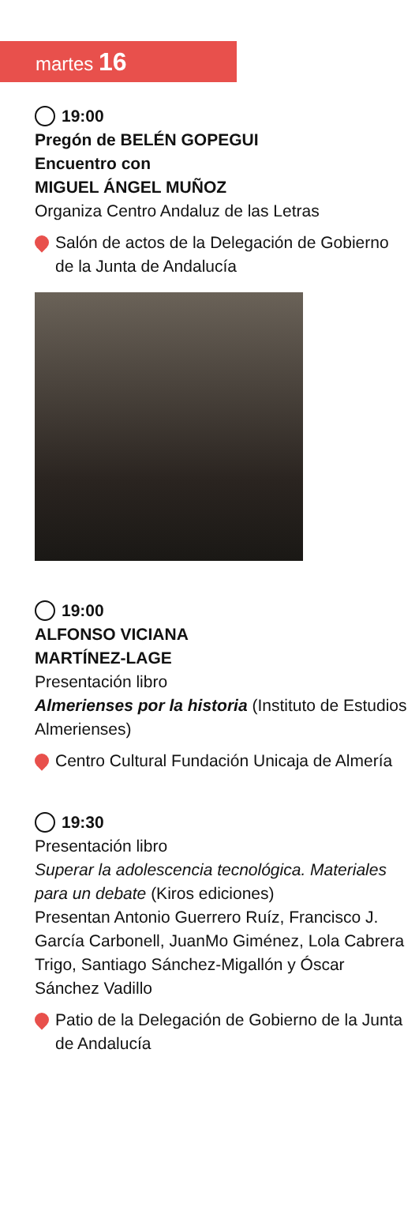martes 16
19:00
Pregón de BELÉN GOPEGUI
Encuentro con
MIGUEL ÁNGEL MUÑOZ
Organiza Centro Andaluz de las Letras
Salón de actos de la Delegación de Gobierno de la Junta de Andalucía
19:00
ALFONSO VICIANA
MARTÍNEZ-LAGE
Presentación libro
Almerienses por la historia (Instituto de Estudios Almerienses)
Centro Cultural Fundación Unicaja de Almería
19:30
Presentación libro
Superar la adolescencia tecnológica. Materiales para un debate (Kiros ediciones)
Presentan Antonio Guerrero Ruíz, Francisco J. García Carbonell, JuanMo Giménez, Lola Cabrera Trigo, Santiago Sánchez-Migallón y Óscar Sánchez Vadillo
Patio de la Delegación de Gobierno de la Junta de Andalucía